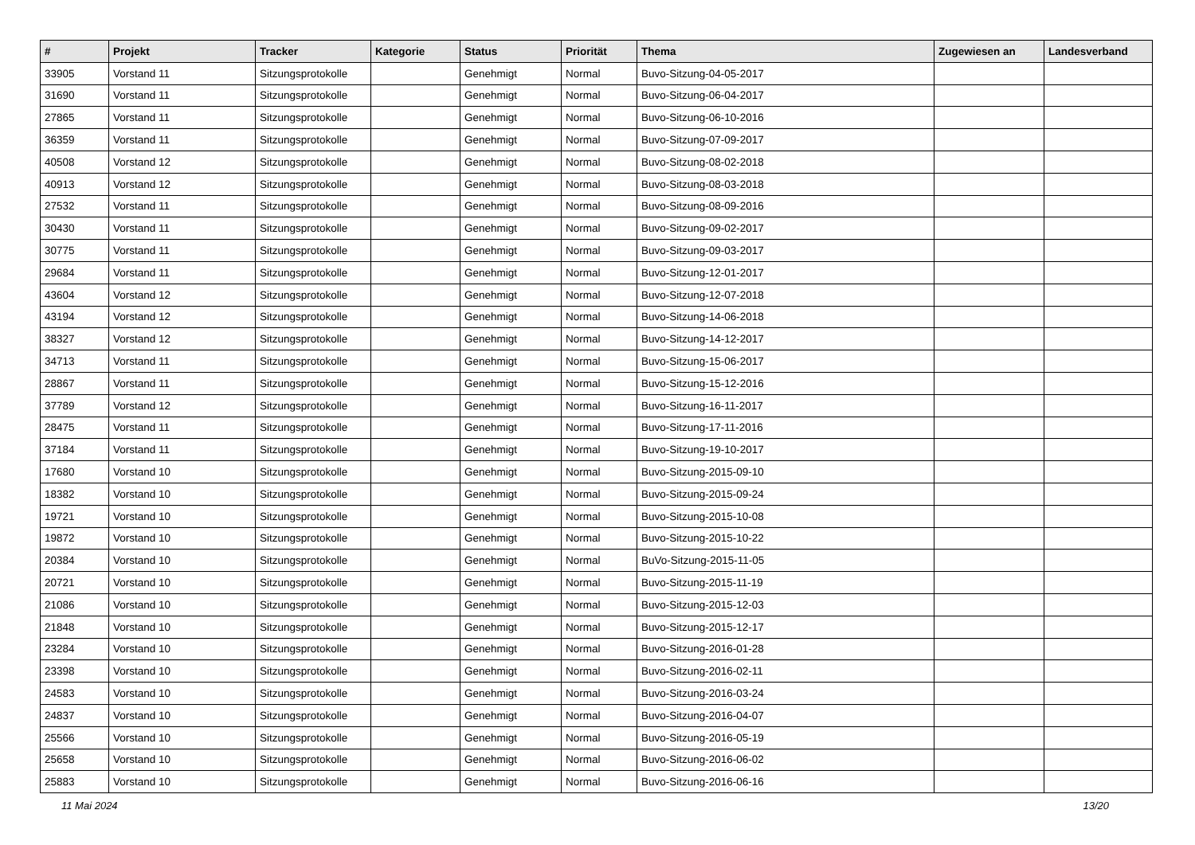| # | Projekt | Tracker | Kategorie | Status | Priorität | Thema | Zugewiesen an | Landesverband |
| --- | --- | --- | --- | --- | --- | --- | --- | --- |
| 33905 | Vorstand 11 | Sitzungsprotokolle | | Genehmigt | Normal | Buvo-Sitzung-04-05-2017 | | |
| 31690 | Vorstand 11 | Sitzungsprotokolle | | Genehmigt | Normal | Buvo-Sitzung-06-04-2017 | | |
| 27865 | Vorstand 11 | Sitzungsprotokolle | | Genehmigt | Normal | Buvo-Sitzung-06-10-2016 | | |
| 36359 | Vorstand 11 | Sitzungsprotokolle | | Genehmigt | Normal | Buvo-Sitzung-07-09-2017 | | |
| 40508 | Vorstand 12 | Sitzungsprotokolle | | Genehmigt | Normal | Buvo-Sitzung-08-02-2018 | | |
| 40913 | Vorstand 12 | Sitzungsprotokolle | | Genehmigt | Normal | Buvo-Sitzung-08-03-2018 | | |
| 27532 | Vorstand 11 | Sitzungsprotokolle | | Genehmigt | Normal | Buvo-Sitzung-08-09-2016 | | |
| 30430 | Vorstand 11 | Sitzungsprotokolle | | Genehmigt | Normal | Buvo-Sitzung-09-02-2017 | | |
| 30775 | Vorstand 11 | Sitzungsprotokolle | | Genehmigt | Normal | Buvo-Sitzung-09-03-2017 | | |
| 29684 | Vorstand 11 | Sitzungsprotokolle | | Genehmigt | Normal | Buvo-Sitzung-12-01-2017 | | |
| 43604 | Vorstand 12 | Sitzungsprotokolle | | Genehmigt | Normal | Buvo-Sitzung-12-07-2018 | | |
| 43194 | Vorstand 12 | Sitzungsprotokolle | | Genehmigt | Normal | Buvo-Sitzung-14-06-2018 | | |
| 38327 | Vorstand 12 | Sitzungsprotokolle | | Genehmigt | Normal | Buvo-Sitzung-14-12-2017 | | |
| 34713 | Vorstand 11 | Sitzungsprotokolle | | Genehmigt | Normal | Buvo-Sitzung-15-06-2017 | | |
| 28867 | Vorstand 11 | Sitzungsprotokolle | | Genehmigt | Normal | Buvo-Sitzung-15-12-2016 | | |
| 37789 | Vorstand 12 | Sitzungsprotokolle | | Genehmigt | Normal | Buvo-Sitzung-16-11-2017 | | |
| 28475 | Vorstand 11 | Sitzungsprotokolle | | Genehmigt | Normal | Buvo-Sitzung-17-11-2016 | | |
| 37184 | Vorstand 11 | Sitzungsprotokolle | | Genehmigt | Normal | Buvo-Sitzung-19-10-2017 | | |
| 17680 | Vorstand 10 | Sitzungsprotokolle | | Genehmigt | Normal | Buvo-Sitzung-2015-09-10 | | |
| 18382 | Vorstand 10 | Sitzungsprotokolle | | Genehmigt | Normal | Buvo-Sitzung-2015-09-24 | | |
| 19721 | Vorstand 10 | Sitzungsprotokolle | | Genehmigt | Normal | Buvo-Sitzung-2015-10-08 | | |
| 19872 | Vorstand 10 | Sitzungsprotokolle | | Genehmigt | Normal | Buvo-Sitzung-2015-10-22 | | |
| 20384 | Vorstand 10 | Sitzungsprotokolle | | Genehmigt | Normal | BuVo-Sitzung-2015-11-05 | | |
| 20721 | Vorstand 10 | Sitzungsprotokolle | | Genehmigt | Normal | Buvo-Sitzung-2015-11-19 | | |
| 21086 | Vorstand 10 | Sitzungsprotokolle | | Genehmigt | Normal | Buvo-Sitzung-2015-12-03 | | |
| 21848 | Vorstand 10 | Sitzungsprotokolle | | Genehmigt | Normal | Buvo-Sitzung-2015-12-17 | | |
| 23284 | Vorstand 10 | Sitzungsprotokolle | | Genehmigt | Normal | Buvo-Sitzung-2016-01-28 | | |
| 23398 | Vorstand 10 | Sitzungsprotokolle | | Genehmigt | Normal | Buvo-Sitzung-2016-02-11 | | |
| 24583 | Vorstand 10 | Sitzungsprotokolle | | Genehmigt | Normal | Buvo-Sitzung-2016-03-24 | | |
| 24837 | Vorstand 10 | Sitzungsprotokolle | | Genehmigt | Normal | Buvo-Sitzung-2016-04-07 | | |
| 25566 | Vorstand 10 | Sitzungsprotokolle | | Genehmigt | Normal | Buvo-Sitzung-2016-05-19 | | |
| 25658 | Vorstand 10 | Sitzungsprotokolle | | Genehmigt | Normal | Buvo-Sitzung-2016-06-02 | | |
| 25883 | Vorstand 10 | Sitzungsprotokolle | | Genehmigt | Normal | Buvo-Sitzung-2016-06-16 | | |
11 Mai 2024 13/20